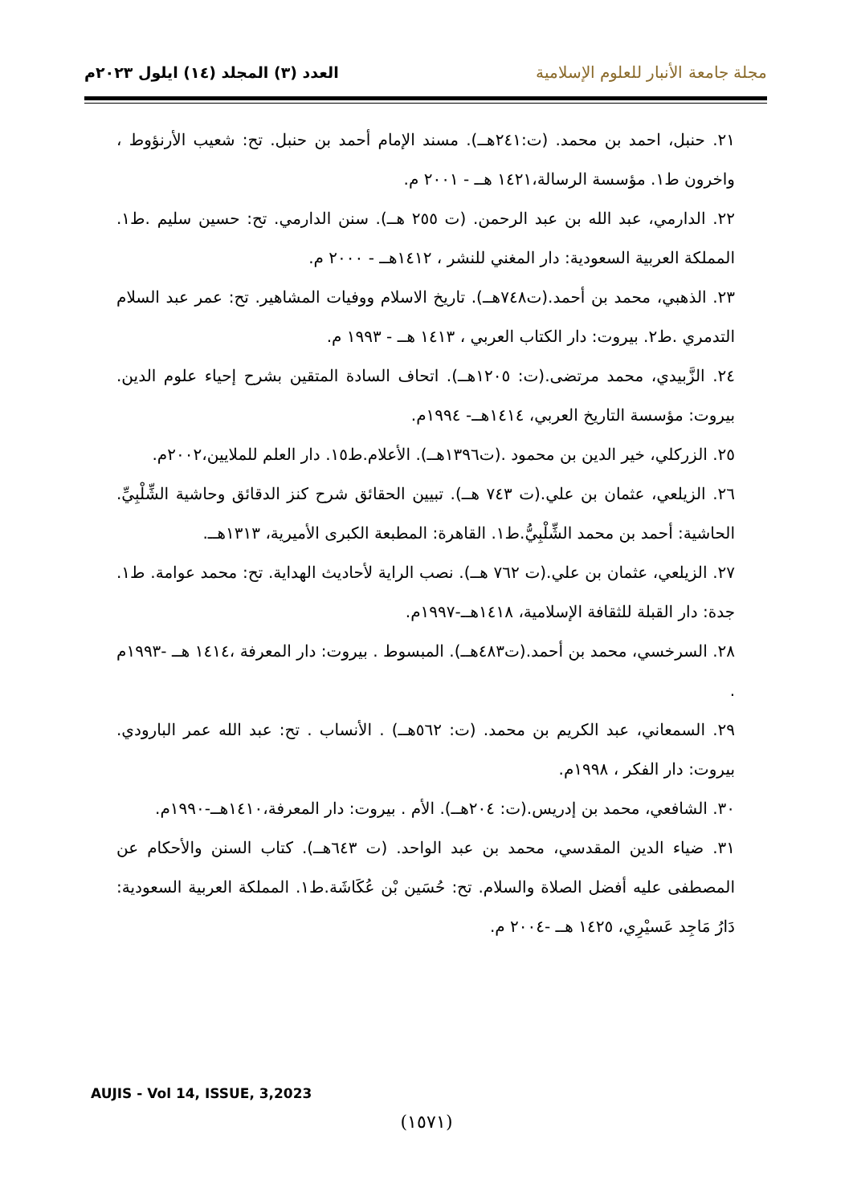مجلة جامعة الأنبار للعلوم الإسلامية
العدد (٣) المجلد (١٤) ايلول ٢٠٢٣م
٢١. حنبل، احمد بن محمد. (ت:٢٤١هــ). مسند الإمام أحمد بن حنبل. تح: شعيب الأرنؤوط ، واخرون ط١. مؤسسة الرسالة،١٤٢١ هــ - ٢٠٠١ م.
٢٢. الدارمي، عبد الله بن عبد الرحمن. (ت ٢٥٥ هــ). سنن الدارمي. تح: حسين سليم .ط١. المملكة العربية السعودية: دار المغني للنشر ، ١٤١٢هــ - ٢٠٠٠ م.
٢٣. الذهبي، محمد بن أحمد.(ت٧٤٨هــ). تاريخ الاسلام ووفيات المشاهير. تح: عمر عبد السلام التدمري .ط٢. بيروت: دار الكتاب العربي ، ١٤١٣ هــ - ١٩٩٣ م.
٢٤. الزَّبيدي، محمد مرتضى.(ت: ١٢٠٥هــ). اتحاف السادة المتقين بشرح إحياء علوم الدين. بيروت: مؤسسة التاريخ العربي، ١٤١٤هــ- ١٩٩٤م.
٢٥. الزركلي، خير الدين بن محمود .(ت١٣٩٦هــ). الأعلام.ط١٥. دار العلم للملايين،٢٠٠٢م.
٢٦. الزيلعي، عثمان بن علي.(ت ٧٤٣ هــ). تبيين الحقائق شرح كنز الدقائق وحاشية الشِّلْبِيِّ. الحاشية: أحمد بن محمد الشِّلْبِيُّ.ط١. القاهرة: المطبعة الكبرى الأميرية، ١٣١٣هــ.
٢٧. الزيلعي، عثمان بن علي.(ت ٧٦٢ هــ). نصب الراية لأحاديث الهداية. تح: محمد عوامة. ط١. جدة: دار القبلة للثقافة الإسلامية، ١٤١٨هــ-١٩٩٧م.
٢٨. السرخسي، محمد بن أحمد.(ت٤٨٣هــ). المبسوط . بيروت: دار المعرفة ،١٤١٤ هــ -١٩٩٣م .
٢٩. السمعاني، عبد الكريم بن محمد. (ت: ٥٦٢هــ) . الأنساب . تح: عبد الله عمر البارودي. بيروت: دار الفكر ، ١٩٩٨م.
٣٠. الشافعي، محمد بن إدريس.(ت: ٢٠٤هــ). الأم . بيروت: دار المعرفة،١٤١٠هــ-١٩٩٠م.
٣١. ضياء الدين المقدسي، محمد بن عبد الواحد. (ت ٦٤٣هــ). كتاب السنن والأحكام عن المصطفى عليه أفضل الصلاة والسلام. تح: حُسَين بْن عُكَاشَة.ط١. المملكة العربية السعودية: دَارُ مَاجِد عَسيْرِي، ١٤٢٥ هــ -٢٠٠٤ م.
AUJIS - Vol 14, ISSUE, 3,2023
(١٥٧١)